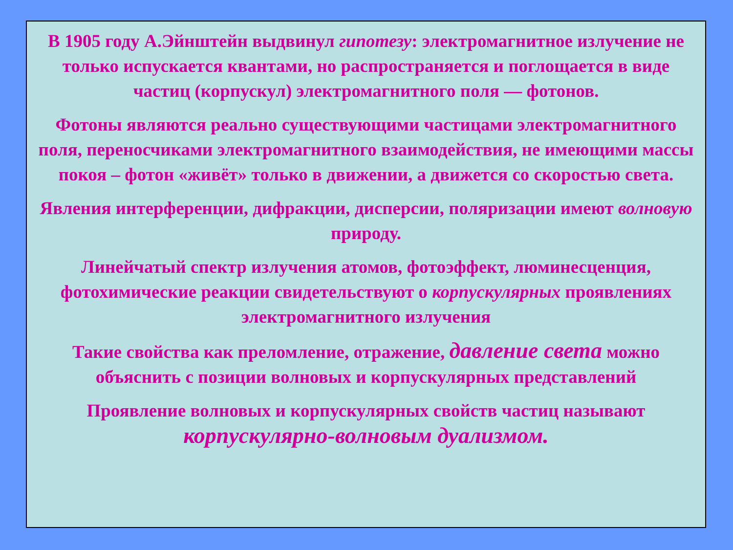В 1905 году А.Эйнштейн выдвинул гипотезу: электромагнитное излучение не только испускается квантами, но распространяется и поглощается в виде частиц (корпускул) электромагнитного поля — фотонов.
Фотоны являются реально существующими частицами электромагнитного поля, переносчиками электромагнитного взаимодействия, не имеющими массы покоя – фотон «живёт» только в движении, а движется со скоростью света.
Явления интерференции, дифракции, дисперсии, поляризации имеют волновую природу.
Линейчатый спектр излучения атомов, фотоэффект, люминесценция, фотохимические реакции свидетельствуют о корпускулярных проявлениях электромагнитного излучения
Такие свойства как преломление, отражение, давление света можно объяснить с позиции волновых и корпускулярных представлений
Проявление волновых и корпускулярных свойств частиц называют корпускулярно-волновым дуализмом.